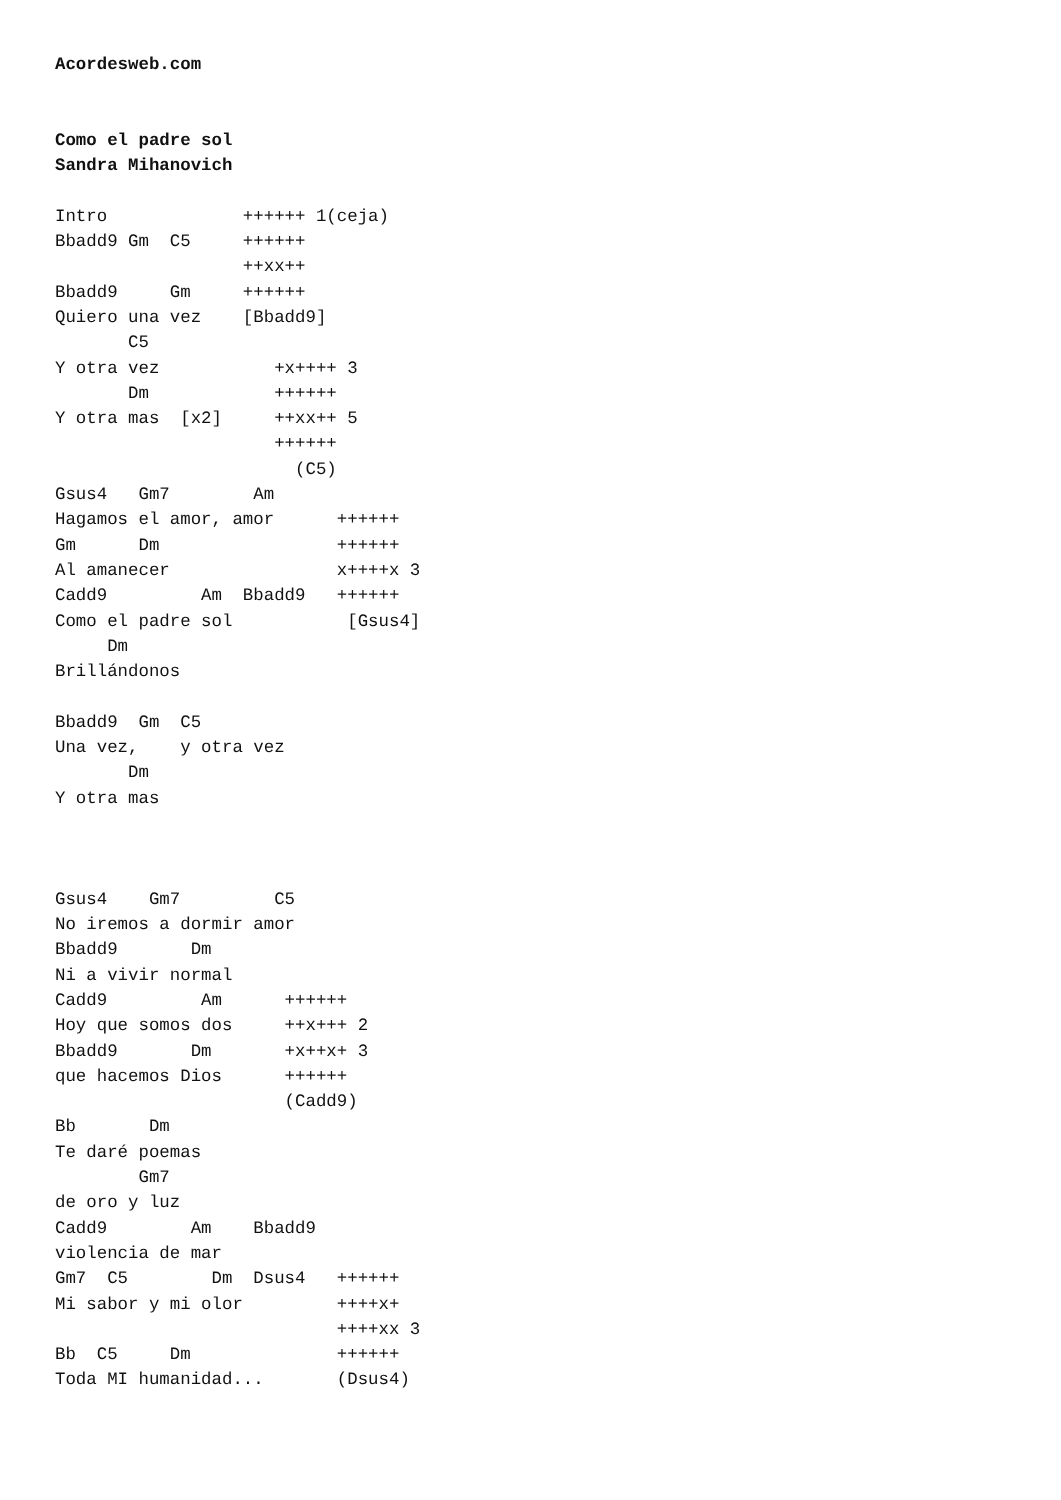Acordesweb.com


Como el padre sol
Sandra Mihanovich

Intro             ++++++ 1(ceja)
Bbadd9 Gm  C5     ++++++
                  ++xx++
Bbadd9     Gm     ++++++
Quiero una vez    [Bbadd9]
       C5
Y otra vez           +x++++ 3
       Dm            ++++++
Y otra mas  [x2]     ++xx++ 5
                     ++++++
                       (C5)
Gsus4   Gm7        Am
Hagamos el amor, amor      ++++++
Gm      Dm                 ++++++
Al amanecer                x++++x 3
Cadd9         Am  Bbadd9   ++++++
Como el padre sol           [Gsus4]
     Dm
Brillándonos

Bbadd9  Gm  C5
Una vez,    y otra vez
       Dm
Y otra mas



Gsus4    Gm7         C5
No iremos a dormir amor
Bbadd9       Dm
Ni a vivir normal
Cadd9         Am      ++++++
Hoy que somos dos     ++x+++ 2
Bbadd9       Dm       +x++x+ 3
que hacemos Dios      ++++++
                      (Cadd9)
Bb       Dm
Te daré poemas
        Gm7
de oro y luz
Cadd9        Am    Bbadd9
violencia de mar
Gm7  C5        Dm  Dsus4   ++++++
Mi sabor y mi olor         ++++x+
                           ++++xx 3
Bb  C5     Dm              ++++++
Toda MI humanidad...       (Dsus4)